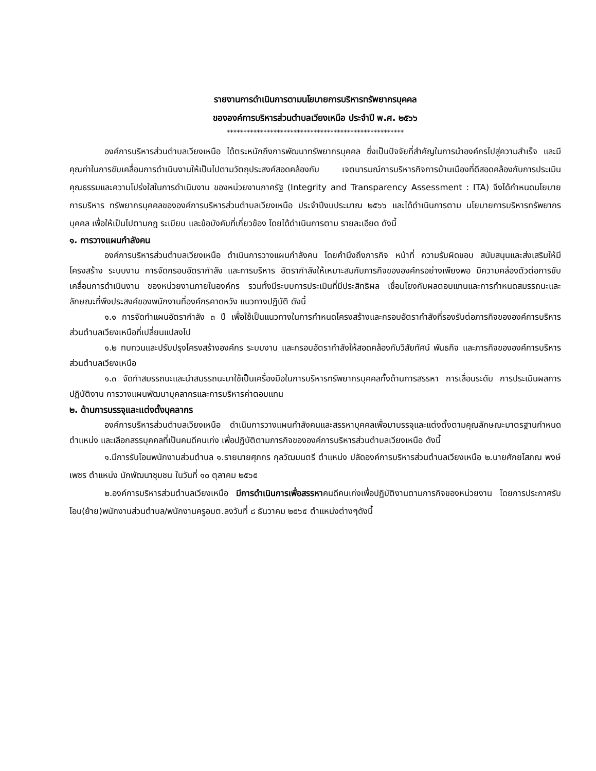รายงานการดำเนินการตามนโยบายการบริหารทรัพยากรบุคคล
ขององค์การบริหารส่วนตำบลเวียงเหนือ ประจำปี พ.ศ. ๒๕๖๖
*****************************************************
องค์การบริหารส่วนตำบลเวียงเหนือ ได้ตระหนักถึงการพัฒนาทรัพยากรบุคคล ซึ่งเป็นปัจจัยที่สำคัญในการนำองค์กรไปสู่ความสำเร็จ และมีคุณค่าในการขับเคลื่อนการดำเนินงานให้เป็นไปตามวัตถุประสงค์สอดคล้องกับ เจตนารมณ์การบริหารกิจการบ้านเมืองที่ดีสอดคล้องกับการประเมินคุณธรรมและความโปร่งใสในการดำเนินงาน ของหน่วยงานภาครัฐ (Integrity and Transparency Assessment : ITA) จึงได้กำหนดนโยบายการบริหาร ทรัพยากรบุคคลขององค์การบริหารส่วนตำบลเวียงเหนือ ประจำปีงบประมาณ ๒๕๖๖ และได้ดำเนินการตาม นโยบายการบริหารทรัพยากรบุคคล เพื่อให้เป็นไปตามกฎ ระเบียบ และข้อบังคับที่เกี่ยวข้อง โดยได้ดำเนินการตาม รายละเอียด ดังนี้
๑. การวางแผนกำลังคน
องค์การบริหารส่วนตำบลเวียงเหนือ ดำเนินการวางแผนกำลังคน โดยคำนึงถึงภารกิจ หน้าที่ ความรับผิดชอบ สนับสนุนและส่งเสริมให้มีโครงสร้าง ระบบงาน การจัดกรอบอัตรากำลัง และการบริหาร อัตรากำลังให้เหมาะสมกับภารกิจขององค์กรอย่างเพียงพอ มีความคล่องตัวต่อการขับเคลื่อนการดำเนินงาน ของหน่วยงานภายในองค์กร รวมทั้งมีระบบการประเมินที่มีประสิทธิผล เชื่อมโยงกับผลตอบแทนและการกำหนดสมรรถนะและลักษณะที่พึงประสงค์ของพนักงานที่องค์กรคาดหวัง แนวทางปฏิบัติ ดังนี้
๑.๑ การจัดทำแผนอัตรากำลัง ๓ ปี เพื่อใช้เป็นแนวทางในการกำหนดโครงสร้างและกรอบอัตรากำลังที่รองรับต่อภารกิจขององค์การบริหารส่วนตำบลเวียงเหนือที่เปลี่ยนแปลงไป
๑.๒ ทบทวนและปรับปรุงโครงสร้างองค์กร ระบบงาน และกรอบอัตรากำลังให้สอดคล้องกับวิสัยทัศน์ พันธกิจ และภารกิจขององค์การบริหารส่วนตำบลเวียงเหนือ
๑.๓ จัดทำสมรรถนะและนำสมรรถนะมาใช้เป็นเครื่องมือในการบริหารทรัพยากรบุคคลทั้งด้านการสรรหา การเลื่อนระดับ การประเมินผลการปฏิบัติงาน การวางแผนพัฒนาบุคลากรและการบริหารค่าตอบแทน
๒. ด้านการบรรจุและแต่งตั้งบุคลากร
องค์การบริหารส่วนตำบลเวียงเหนือ ดำเนินการวางแผนกำลังคนและสรรหาบุคคลเพื่อมาบรรจุและแต่งตั้งตามคุณลักษณะมาตรฐานกำหนดตำแหน่ง และเลือกสรรบุคคลที่เป็นคนดีคนเก่ง เพื่อปฏิบัติตามภารกิจขององค์การบริหารส่วนตำบลเวียงเหนือ ดังนี้
๑.มีการรับโอนพนักงานส่วนตำบล ๑.รายนายศุภกร กุลวัฒมนตรี ตำแหน่ง ปลัดองค์การบริหารส่วนตำบลเวียงเหนือ ๒.นายศักยโสภณ พงษ์เพชร ตำแหน่ง นักพัฒนาชุมชน ในวันที่ ๑๐ ตุลาคม ๒๕๖๕
๒.องค์การบริหารส่วนตำบลเวียงเหนือ มีการดำเนินการเพื่อสรรหาคนดีคนเก่งเพื่อปฏิบัติงานตามการกิจของหน่วยงาน โดยการประกาศรับโอน(ย้าย)พนักงานส่วนตำบล/พนักงานครูอบต.ลงวันที่ ๘ ธันวาคม ๒๕๖๕ ตำแหน่งต่างๆดังนี้